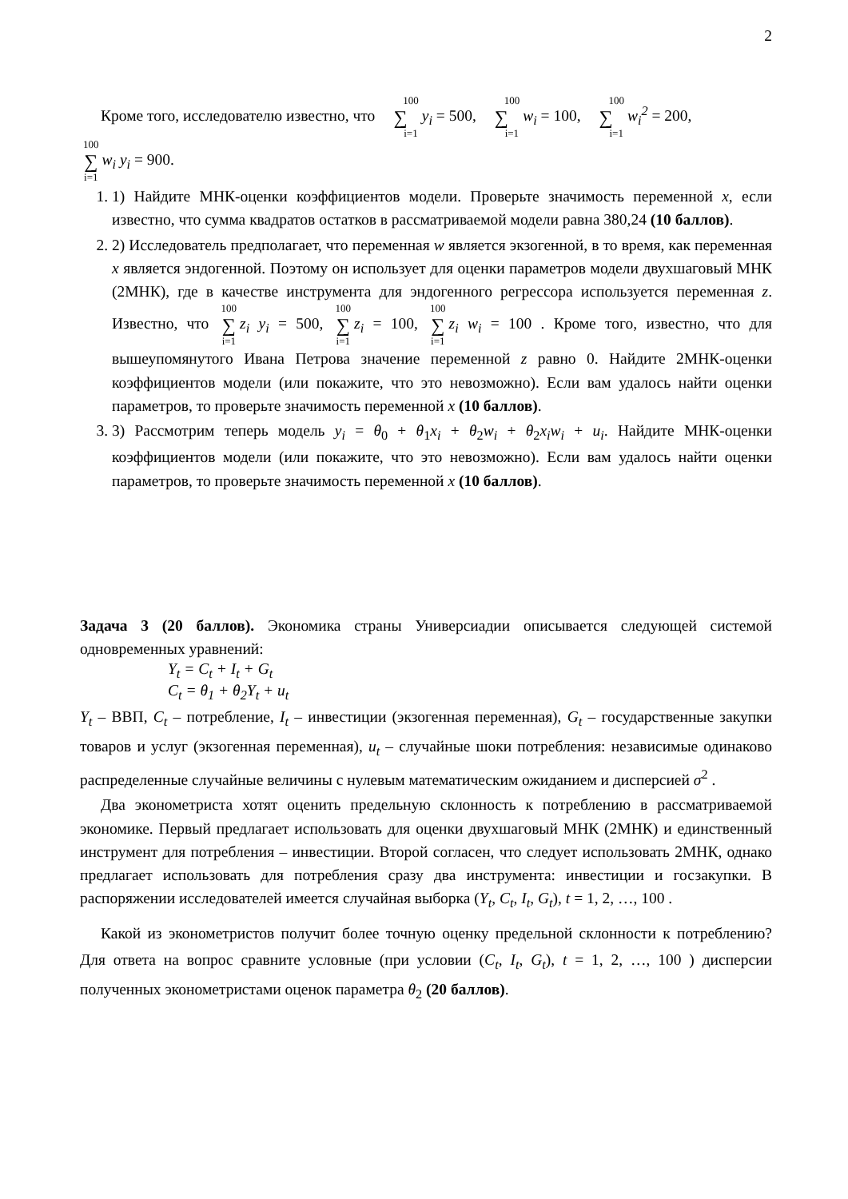2
Кроме того, исследователю известно, что 100 ∑ i=1 y<sub>i</sub> = 500, 100 ∑ i=1 w<sub>i</sub> = 100, 100 ∑ i=1 w<sub>i</sub><sup>2</sup> = 200,
100 ∑ i=1 w<sub>i</sub> y<sub>i</sub> = 900.
1. 1) Найдите МНК-оценки коэффициентов модели. Проверьте значимость переменной x, если известно, что сумма квадратов остатков в рассматриваемой модели равна 380,24 (10 баллов).
2. 2) Исследователь предполагает, что переменная w является экзогенной, в то время, как переменная x является эндогенной. Поэтому он использует для оценки параметров модели двухшаговый МНК (2МНК), где в качестве инструмента для эндогенного регрессора используется переменная z. Известно, что 100 ∑ i=1 z<sub>i</sub> y<sub>i</sub> = 500, 100 ∑ i=1 z<sub>i</sub> = 100, 100 ∑ i=1 z<sub>i</sub> w<sub>i</sub> = 100 . Кроме того, известно, что для вышеупомянутого Ивана Петрова значение переменной z равно 0. Найдите 2МНК-оценки коэффициентов модели (или покажите, что это невозможно). Если вам удалось найти оценки параметров, то проверьте значимость переменной x (10 баллов).
3. 3) Рассмотрим теперь модель y<sub>i</sub> = θ<sub>0</sub> + θ<sub>1</sub>x<sub>i</sub> + θ<sub>2</sub>w<sub>i</sub> + θ<sub>2</sub>x<sub>i</sub>w<sub>i</sub> + u<sub>i</sub>. Найдите МНК-оценки коэффициентов модели (или покажите, что это невозможно). Если вам удалось найти оценки параметров, то проверьте значимость переменной x (10 баллов).
Задача 3 (20 баллов). Экономика страны Универсиадии описывается следующей системой одновременных уравнений:
Y<sub>t</sub> = C<sub>t</sub> + I<sub>t</sub> + G<sub>t</sub>
C<sub>t</sub> = θ<sub>1</sub> + θ<sub>2</sub>Y<sub>t</sub> + u<sub>t</sub>
Y<sub>t</sub> – ВВП, C<sub>t</sub> – потребление, I<sub>t</sub> – инвестиции (экзогенная переменная), G<sub>t</sub> – государственные закупки товаров и услуг (экзогенная переменная), u<sub>t</sub> – случайные шоки потребления: независимые одинаково распределенные случайные величины с нулевым математическим ожиданием и дисперсией σ<sup>2</sup> .
Два эконометриста хотят оценить предельную склонность к потреблению в рассматриваемой экономике. Первый предлагает использовать для оценки двухшаговый МНК (2МНК) и единственный инструмент для потребления – инвестиции. Второй согласен, что следует использовать 2МНК, однако предлагает использовать для потребления сразу два инструмента: инвестиции и госзакупки. В распоряжении исследователей имеется случайная выборка (Y<sub>t</sub>, C<sub>t</sub>, I<sub>t</sub>, G<sub>t</sub>), t = 1, 2, …, 100 .
Какой из эконометристов получит более точную оценку предельной склонности к потреблению? Для ответа на вопрос сравните условные (при условии (C<sub>t</sub>, I<sub>t</sub>, G<sub>t</sub>), t = 1, 2, …, 100 ) дисперсии полученных эконометристами оценок параметра θ<sub>2</sub> (20 баллов).